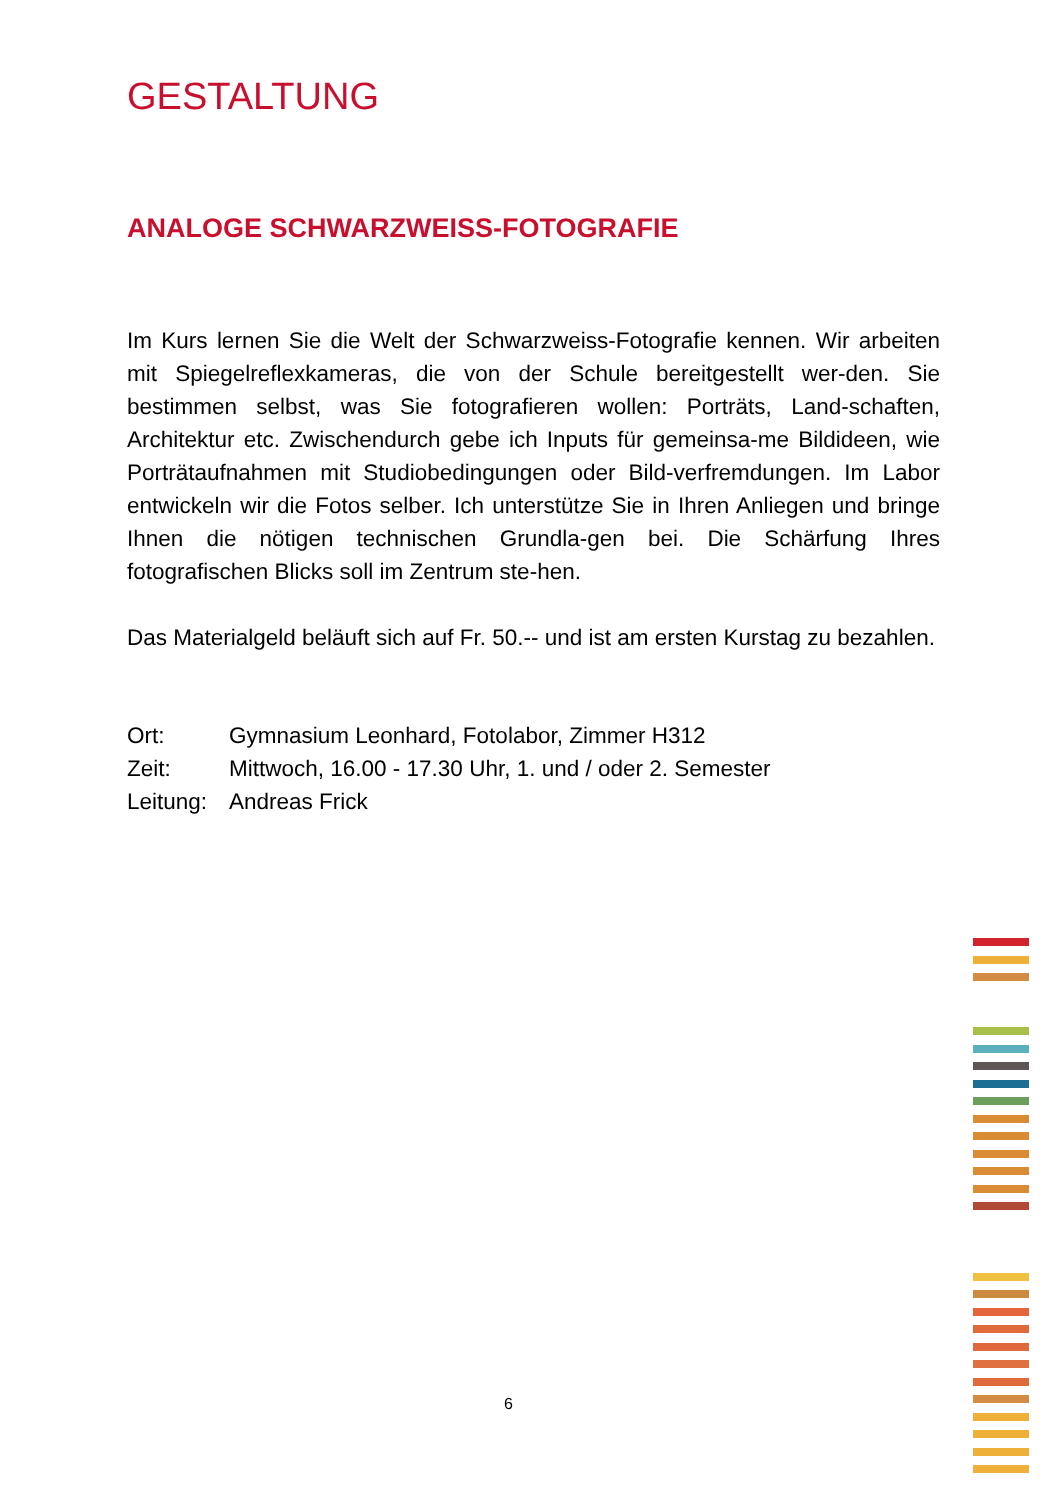GESTALTUNG
ANALOGE SCHWARZWEISS-FOTOGRAFIE
Im Kurs lernen Sie die Welt der Schwarzweiss-Fotografie kennen. Wir arbeiten mit Spiegelreflexkameras, die von der Schule bereitgestellt wer-den. Sie bestimmen selbst, was Sie fotografieren wollen: Porträts, Land-schaften, Architektur etc. Zwischendurch gebe ich Inputs für gemeinsa-me Bildideen, wie Porträtaufnahmen mit Studiobedingungen oder Bild-verfremdungen. Im Labor entwickeln wir die Fotos selber. Ich unterstütze Sie in Ihren Anliegen und bringe Ihnen die nötigen technischen Grundla-gen bei. Die Schärfung Ihres fotografischen Blicks soll im Zentrum ste-hen.
Das Materialgeld beläuft sich auf Fr. 50.-- und ist am ersten Kurstag zu bezahlen.
| Ort: | Gymnasium Leonhard, Fotolabor, Zimmer H312 |
| Zeit: | Mittwoch, 16.00 - 17.30 Uhr, 1. und / oder 2. Semester |
| Leitung: | Andreas Frick |
6